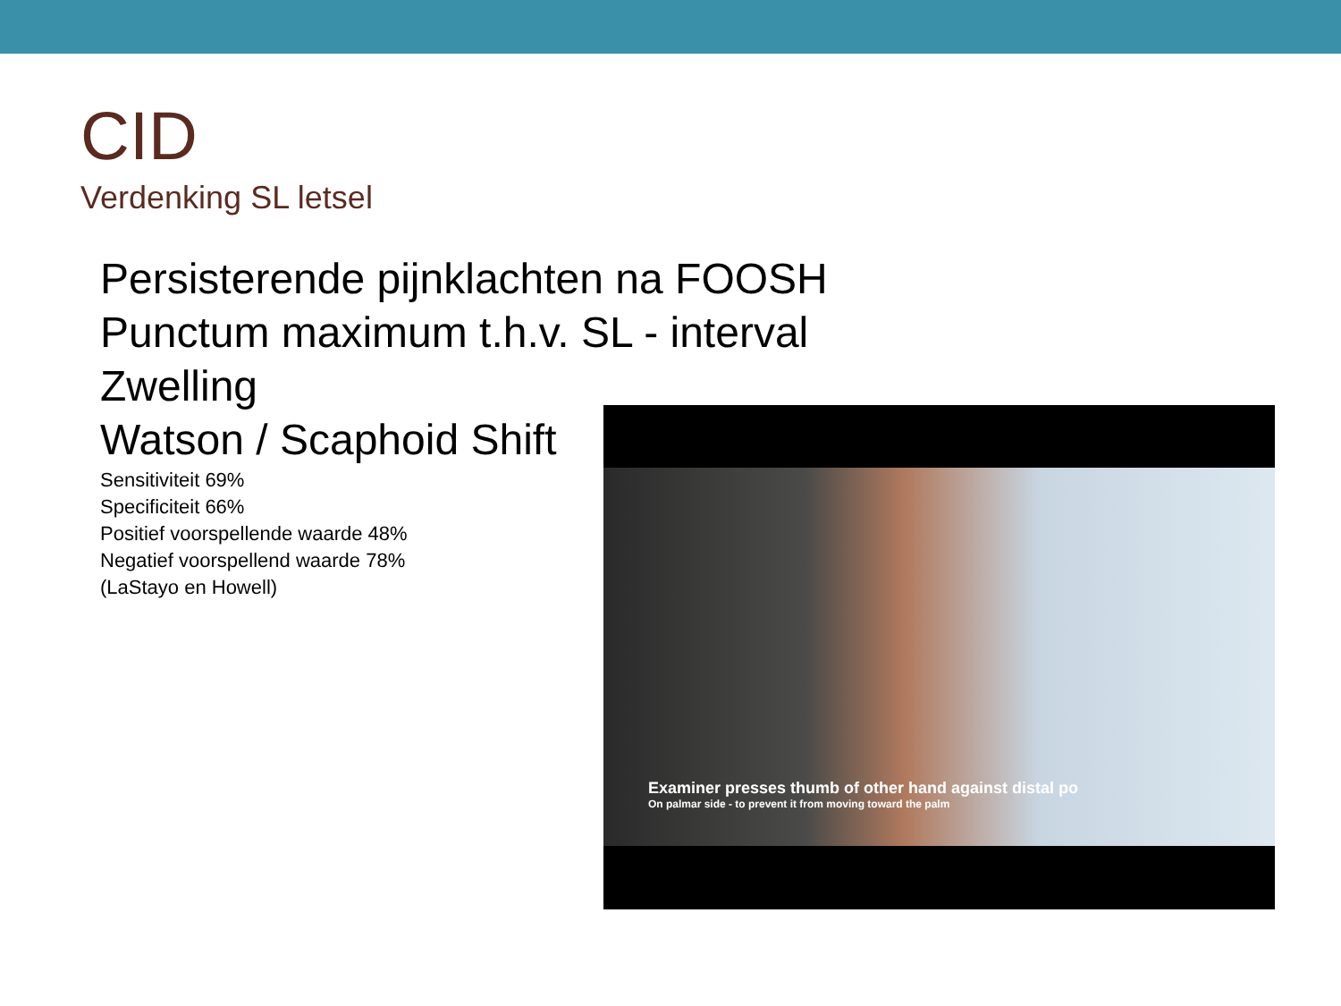CID
Verdenking SL letsel
Persisterende pijnklachten na FOOSH
Punctum maximum t.h.v. SL - interval
Zwelling
Watson / Scaphoid Shift
Sensitiviteit 69%
Specificiteit 66%
Positief voorspellende waarde 48%
Negatief voorspellend waarde 78%
(LaStayo en Howell)
Examiner presses thumb of other hand against distal po
On palmar side - to prevent it from moving toward the palm